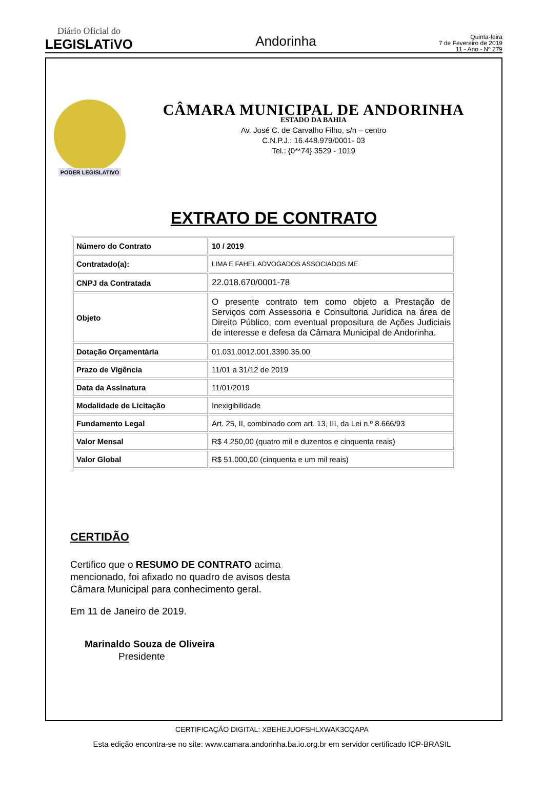Diário Oficial do
LEGISLATiVO
Andorinha
Quinta-feira
7 de Fevereiro de 2019
11 - Ano - Nº 279
PODER LEGISLATIVO
CÂMARA MUNICIPAL DE ANDORINHA
ESTADO DA BAHIA
Av. José C. de Carvalho Filho, s/n – centro
C.N.P.J.: 16.448.979/0001- 03
Tel.: {0**74} 3529 - 1019
EXTRATO DE CONTRATO
| Número do Contrato | 10 / 2019 |
| Contratado(a): | LIMA E FAHEL ADVOGADOS ASSOCIADOS ME |
| CNPJ da Contratada | 22.018.670/0001-78 |
| Objeto | O presente contrato tem como objeto a Prestação de Serviços com Assessoria e Consultoria Jurídica na área de Direito Público, com eventual propositura de Ações Judiciais de interesse e defesa da Câmara Municipal de Andorinha. |
| Dotação Orçamentária | 01.031.0012.001.3390.35.00 |
| Prazo de Vigência | 11/01 a 31/12 de 2019 |
| Data da Assinatura | 11/01/2019 |
| Modalidade de Licitação | Inexigibilidade |
| Fundamento Legal | Art. 25, II, combinado com art. 13, III, da Lei n.º 8.666/93 |
| Valor Mensal | R$ 4.250,00 (quatro mil e duzentos e cinquenta reais) |
| Valor Global | R$ 51.000,00 (cinquenta e um mil reais) |
CERTIDÃO
Certifico que o RESUMO DE CONTRATO acima mencionado, foi afixado no quadro de avisos desta Câmara Municipal para conhecimento geral.
Em 11 de Janeiro de 2019.
Marinaldo Souza de Oliveira
Presidente
CERTIFICAÇÃO DIGITAL: XBEHEJUOFSHLXWAK3CQAPA
Esta edição encontra-se no site: www.camara.andorinha.ba.io.org.br em servidor certificado ICP-BRASIL